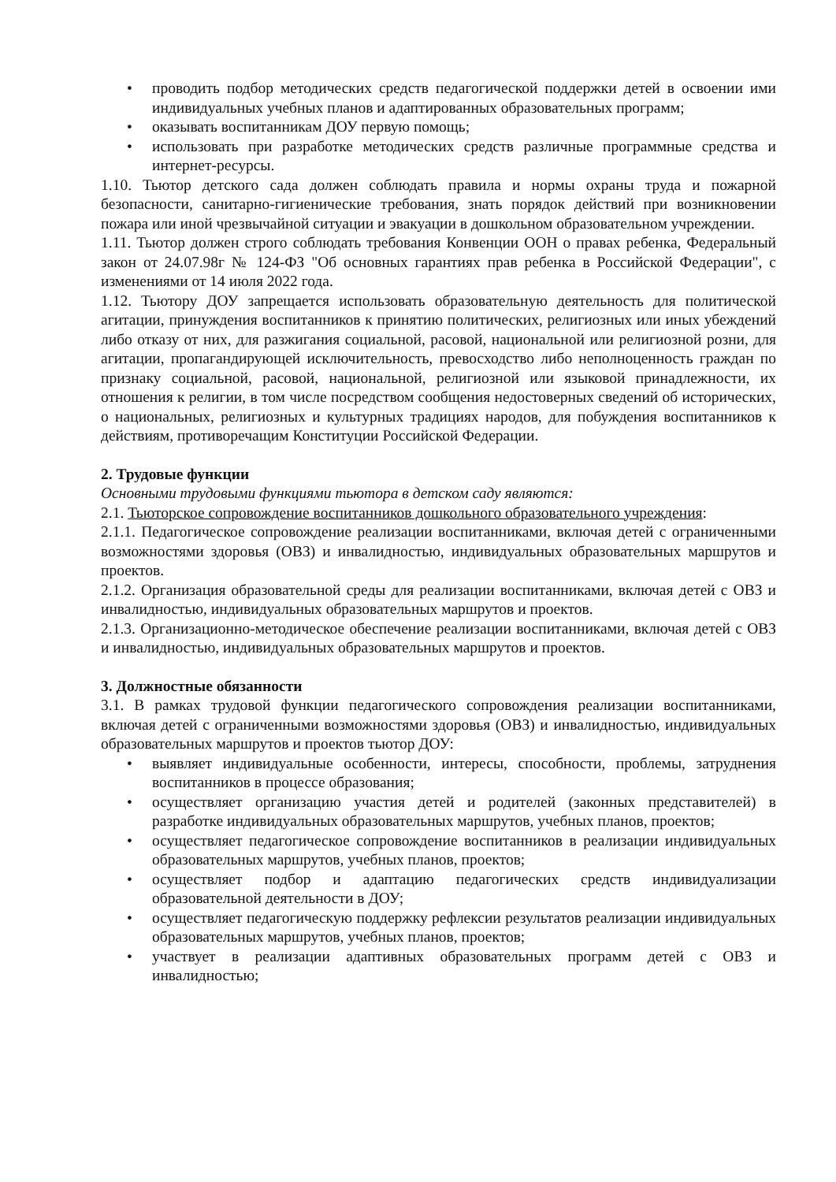• проводить подбор методических средств педагогической поддержки детей в освоении ими индивидуальных учебных планов и адаптированных образовательных программ;
• оказывать воспитанникам ДОУ первую помощь;
• использовать при разработке методических средств различные программные средства и интернет-ресурсы.
1.10. Тьютор детского сада должен соблюдать правила и нормы охраны труда и пожарной безопасности, санитарно-гигиенические требования, знать порядок действий при возникновении пожара или иной чрезвычайной ситуации и эвакуации в дошкольном образовательном учреждении.
1.11. Тьютор должен строго соблюдать требования Конвенции ООН о правах ребенка, Федеральный закон от 24.07.98г № 124-ФЗ "Об основных гарантиях прав ребенка в Российской Федерации", с изменениями от 14 июля 2022 года.
1.12. Тьютору ДОУ запрещается использовать образовательную деятельность для политической агитации, принуждения воспитанников к принятию политических, религиозных или иных убеждений либо отказу от них, для разжигания социальной, расовой, национальной или религиозной розни, для агитации, пропагандирующей исключительность, превосходство либо неполноценность граждан по признаку социальной, расовой, национальной, религиозной или языковой принадлежности, их отношения к религии, в том числе посредством сообщения недостоверных сведений об исторических, о национальных, религиозных и культурных традициях народов, для побуждения воспитанников к действиям, противоречащим Конституции Российской Федерации.
2. Трудовые функции
Основными трудовыми функциями тьютора в детском саду являются:
2.1. Тьюторское сопровождение воспитанников дошкольного образовательного учреждения:
2.1.1. Педагогическое сопровождение реализации воспитанниками, включая детей с ограниченными возможностями здоровья (ОВЗ) и инвалидностью, индивидуальных образовательных маршрутов и проектов.
2.1.2. Организация образовательной среды для реализации воспитанниками, включая детей с ОВЗ и инвалидностью, индивидуальных образовательных маршрутов и проектов.
2.1.3. Организационно-методическое обеспечение реализации воспитанниками, включая детей с ОВЗ и инвалидностью, индивидуальных образовательных маршрутов и проектов.
3. Должностные обязанности
3.1. В рамках трудовой функции педагогического сопровождения реализации воспитанниками, включая детей с ограниченными возможностями здоровья (ОВЗ) и инвалидностью, индивидуальных образовательных маршрутов и проектов тьютор ДОУ:
• выявляет индивидуальные особенности, интересы, способности, проблемы, затруднения воспитанников в процессе образования;
• осуществляет организацию участия детей и родителей (законных представителей) в разработке индивидуальных образовательных маршрутов, учебных планов, проектов;
• осуществляет педагогическое сопровождение воспитанников в реализации индивидуальных образовательных маршрутов, учебных планов, проектов;
• осуществляет подбор и адаптацию педагогических средств индивидуализации образовательной деятельности в ДОУ;
• осуществляет педагогическую поддержку рефлексии результатов реализации индивидуальных образовательных маршрутов, учебных планов, проектов;
• участвует в реализации адаптивных образовательных программ детей с ОВЗ и инвалидностью;